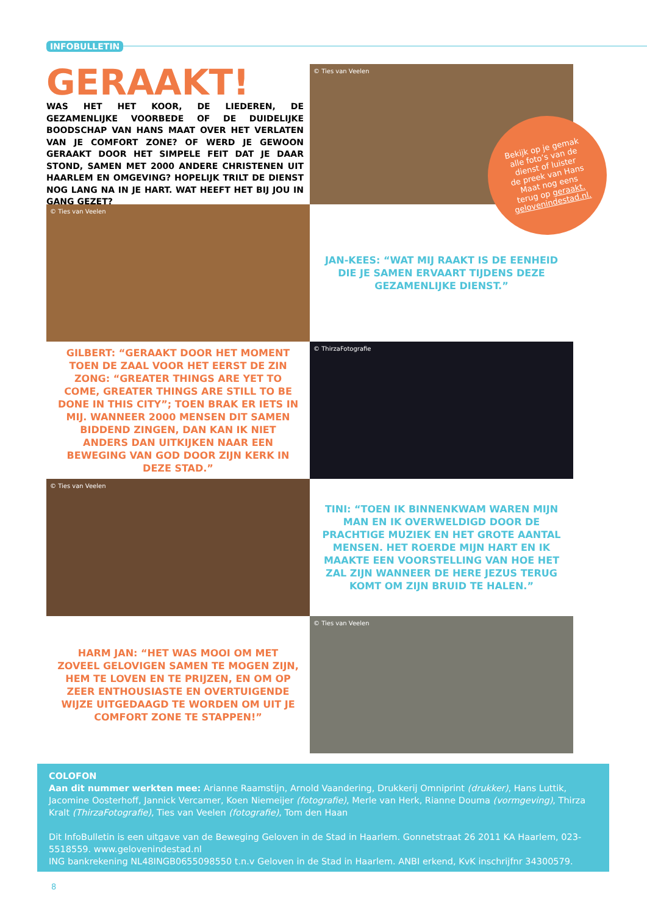INFOBULLETIN
GERAAKT!
WAS HET HET KOOR, DE LIEDEREN, DE GEZAMENLIJKE VOORBEDE OF DE DUIDELIJKE BOODSCHAP VAN HANS MAAT OVER HET VERLATEN VAN JE COMFORT ZONE? OF WERD JE GEWOON GERAAKT DOOR HET SIMPELE FEIT DAT JE DAAR STOND, SAMEN MET 2000 ANDERE CHRISTENEN UIT HAARLEM EN OMGEVING? HOPELIJK TRILT DE DIENST NOG LANG NA IN JE HART. WAT HEEFT HET BIJ JOU IN GANG GEZET?
© Ties van Veelen
© Ties van Veelen
JAN-KEES: “WAT MIJ RAAKT IS DE EENHEID DIE JE SAMEN ERVAART TIJDENS DEZE GEZAMENLIJKE DIENST.”
GILBERT: “GERAAKT DOOR HET MOMENT TOEN DE ZAAL VOOR HET EERST DE ZIN ZONG: “GREATER THINGS ARE YET TO COME, GREATER THINGS ARE STILL TO BE DONE IN THIS CITY”; TOEN BRAK ER IETS IN MIJ. WANNEER 2000 MENSEN DIT SAMEN BIDDEND ZINGEN, DAN KAN IK NIET ANDERS DAN UITKIJKEN NAAR EEN BEWEGING VAN GOD DOOR ZIJN KERK IN DEZE STAD.”
© ThirzaFotografie
© Ties van Veelen
TINI: “TOEN IK BINNENKWAM WAREN MIJN MAN EN IK OVERWELDIGD DOOR DE PRACHTIGE MUZIEK EN HET GROTE AANTAL MENSEN. HET ROERDE MIJN HART EN IK MAAKTE EEN VOORSTELLING VAN HOE HET ZAL ZIJN WANNEER DE HERE JEZUS TERUG KOMT OM ZIJN BRUID TE HALEN.”
HARM JAN: “HET WAS MOOI OM MET ZOVEEL GELOVIGEN SAMEN TE MOGEN ZIJN, HEM TE LOVEN EN TE PRIJZEN, EN OM OP ZEER ENTHOUSIASTE EN OVERTUIGENDE WIJZE UITGEDAAGD TE WORDEN OM UIT JE COMFORT ZONE TE STAPPEN!”
© Ties van Veelen
Bekijk op je gemak
alle foto’s van de
dienst of luister
de preek van Hans
Maat nog eens
terug op geraakt.
gelovenindestad.nl.
COLOFON
Aan dit nummer werkten mee: Arianne Raamstijn, Arnold Vaandering, Drukkerij Omniprint (drukker), Hans Luttik, Jacomine Oosterhoff, Jannick Vercamer, Koen Niemeijer (fotografie), Merle van Herk, Rianne Douma (vormgeving), Thirza Kralt (ThirzaFotografie), Ties van Veelen (fotografie), Tom den Haan
Dit InfoBulletin is een uitgave van de Beweging Geloven in de Stad in Haarlem. Gonnetstraat 26 2011 KA Haarlem, 023-5518559. www.gelovenindestad.nl
ING bankrekening NL48INGB0655098550 t.n.v Geloven in de Stad in Haarlem. ANBI erkend, KvK inschrijfnr 34300579.
8